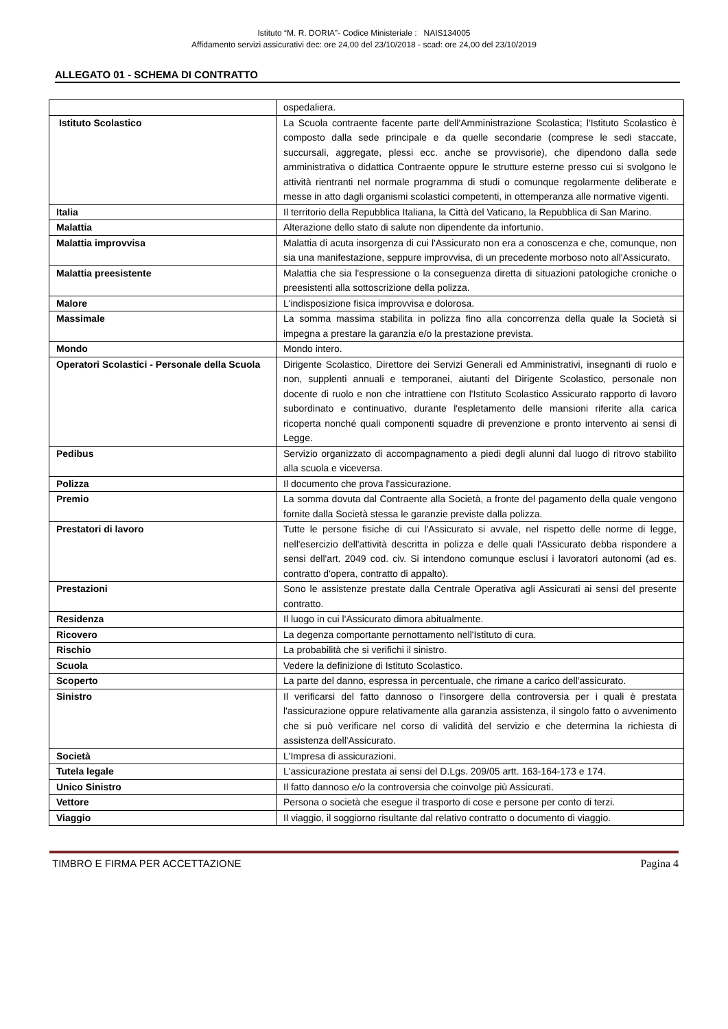Istituto “M. R. DORIA”- Codice Ministeriale : NAIS134005
Affidamento servizi assicurativi dec: ore 24,00 del 23/10/2018 - scad: ore 24,00 del 23/10/2019
ALLEGATO 01 - SCHEMA DI CONTRATTO
| | ospedaliera. |
| Istituto Scolastico | La Scuola contraente facente parte dell'Amministrazione Scolastica; l'Istituto Scolastico è composto dalla sede principale e da quelle secondarie (comprese le sedi staccate, succursali, aggregate, plessi ecc. anche se provvisorie), che dipendono dalla sede amministrativa o didattica Contraente oppure le strutture esterne presso cui si svolgono le attività rientranti nel normale programma di studi o comunque regolarmente deliberate e messe in atto dagli organismi scolastici competenti, in ottemperanza alle normative vigenti. |
| Italia | Il territorio della Repubblica Italiana, la Città del Vaticano, la Repubblica di San Marino. |
| Malattia | Alterazione dello stato di salute non dipendente da infortunio. |
| Malattia improvvisa | Malattia di acuta insorgenza di cui l'Assicurato non era a conoscenza e che, comunque, non sia una manifestazione, seppure improvvisa, di un precedente morboso noto all'Assicurato. |
| Malattia preesistente | Malattia che sia l'espressione o la conseguenza diretta di situazioni patologiche croniche o preesistenti alla sottoscrizione della polizza. |
| Malore | L'indisposizione fisica improvvisa e dolorosa. |
| Massimale | La somma massima stabilita in polizza fino alla concorrenza della quale la Società si impegna a prestare la garanzia e/o la prestazione prevista. |
| Mondo | Mondo intero. |
| Operatori Scolastici - Personale della Scuola | Dirigente Scolastico, Direttore dei Servizi Generali ed Amministrativi, insegnanti di ruolo e non, supplenti annuali e temporanei, aiutanti del Dirigente Scolastico, personale non docente di ruolo e non che intrattiene con l'Istituto Scolastico Assicurato rapporto di lavoro subordinato e continuativo, durante l'espletamento delle mansioni riferite alla carica ricoperta nonché quali componenti squadre di prevenzione e pronto intervento ai sensi di Legge. |
| Pedibus | Servizio organizzato di accompagnamento a piedi degli alunni dal luogo di ritrovo stabilito alla scuola e viceversa. |
| Polizza | Il documento che prova l'assicurazione. |
| Premio | La somma dovuta dal Contraente alla Società, a fronte del pagamento della quale vengono fornite dalla Società stessa le garanzie previste dalla polizza. |
| Prestatori di lavoro | Tutte le persone fisiche di cui l'Assicurato si avvale, nel rispetto delle norme di legge, nell'esercizio dell'attività descritta in polizza e delle quali l'Assicurato debba rispondere a sensi dell'art. 2049 cod. civ. Si intendono comunque esclusi i lavoratori autonomi (ad es. contratto d'opera, contratto di appalto). |
| Prestazioni | Sono le assistenze prestate dalla Centrale Operativa agli Assicurati ai sensi del presente contratto. |
| Residenza | Il luogo in cui l'Assicurato dimora abitualmente. |
| Ricovero | La degenza comportante pernottamento nell'Istituto di cura. |
| Rischio | La probabilità che si verifichi il sinistro. |
| Scuola | Vedere la definizione di Istituto Scolastico. |
| Scoperto | La parte del danno, espressa in percentuale, che rimane a carico dell'assicurato. |
| Sinistro | Il verificarsi del fatto dannoso o l'insorgere della controversia per i quali è prestata l'assicurazione oppure relativamente alla garanzia assistenza, il singolo fatto o avvenimento che si può verificare nel corso di validità del servizio e che determina la richiesta di assistenza dell'Assicurato. |
| Società | L'Impresa di assicurazioni. |
| Tutela legale | L'assicurazione prestata ai sensi del D.Lgs. 209/05 artt. 163-164-173 e 174. |
| Unico Sinistro | Il fatto dannoso e/o la controversia che coinvolge più Assicurati. |
| Vettore | Persona o società che esegue il trasporto di cose e persone per conto di terzi. |
| Viaggio | Il viaggio, il soggiorno risultante dal relativo contratto o documento di viaggio. |
TIMBRO E FIRMA PER ACCETTAZIONE Pagina 4